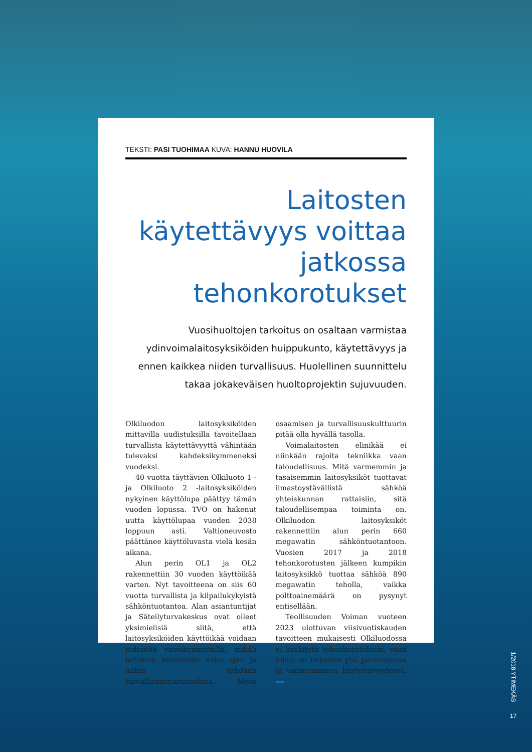TEKSTI: PASI TUOHIMAA KUVA: HANNU HUOVILA
Laitosten käytettävyys voittaa jatkossa tehonkorotukset
Vuosihuoltojen tarkoitus on osaltaan varmistaa ydinvoimalaitosyksiköiden huippukunto, käytettävyys ja ennen kaikkea niiden turvallisuus. Huolellinen suunnittelu takaa jokakeväisen huoltoprojektin sujuvuuden.
Olkiluodon laitosyksiköiden mittavilla uudistuksilla tavoitellaan turvallista käytettävyyttä vähintään tulevaksi kahdeksikymmeneksi vuodeksi.
40 vuotta täyttävien Olkiluoto 1 -ja Olkiluoto 2 -laitosyksiköiden nykyinen käyttölupa päättyy tämän vuoden lopussa. TVO on hakenut uutta käyttölupaa vuoden 2038 loppuun asti. Valtioneuvosto päättänee käyttöluvasta vielä kesän aikana.
Alun perin OL1 ja OL2 rakennettiin 30 vuoden käyttöikää varten. Nyt tavoitteena on siis 60 vuotta turvallista ja kilpailukykyistä sähköntuotantoa. Alan asiantuntijat ja Säteilyturvakeskus ovat olleet yksimielisiä siitä, että laitosyksiköiden käyttöikää voidaan pidentää vuosikymmenillä, mikäli laitoksia kehitetään koko ajan ja niihin tehdään turvallisuusparannuksia. Myös osaamisen ja turvallisuuskulttuurin pitää olla hyvällä tasolla.
Voimalaitosten elinikää ei niinkään rajoita tekniikka vaan taloudellisuus. Mitä varmemmin ja tasaisemmin laitosyksiköt tuottavat ilmastoystävällistä sähköä yhteiskunnan rattaisiin, sitä taloudellisempaa toiminta on. Olkiluodon laitosyksiköt rakennettiin alun perin 660 megawatin sähköntuotantoon. Vuosien 2017 ja 2018 tehonkorotusten jälkeen kumpikin laitosyksikkö tuottaa sähköä 890 megawatin teholla, vaikka polttoainemäärä on pysynyt entisellään.
Teollisuuden Voiman vuoteen 2023 ulottuvan viisivuotiskauden tavoitteen mukaisesti Olkiluodossa ei keskitytä tehonkorotuksiin, vaan fokus on laitosten yhä paremmassa ja varmemmassa käytettävyydessä.
1/2018 YTIMEKÄS
17